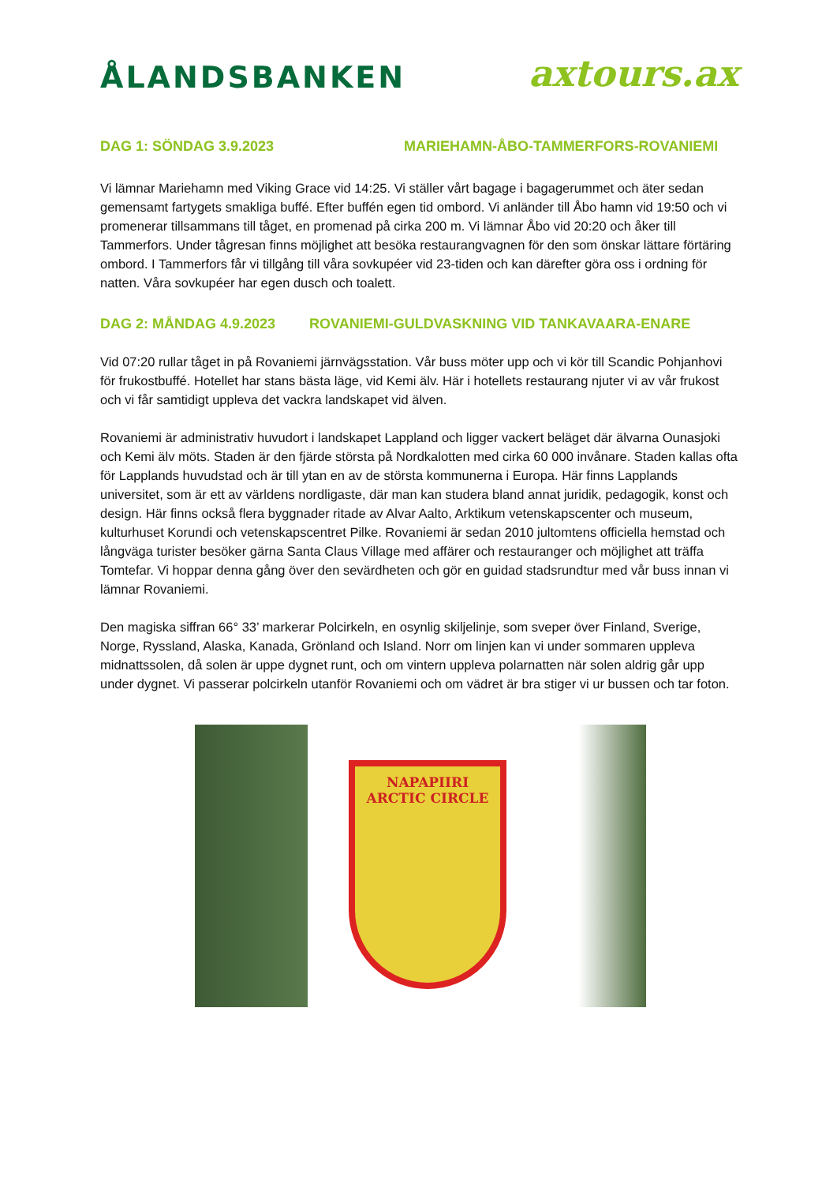ÅLANDSBANKEN
axtours.ax
DAG 1: SÖNDAG 3.9.2023 MARIEHAMN-ÅBO-TAMMERFORS-ROVANIEMI
Vi lämnar Mariehamn med Viking Grace vid 14:25. Vi ställer vårt bagage i bagagerummet och äter sedan gemensamt fartygets smakliga buffé. Efter buffén egen tid ombord. Vi anländer till Åbo hamn vid 19:50 och vi promenerar tillsammans till tåget, en promenad på cirka 200 m. Vi lämnar Åbo vid 20:20 och åker till Tammerfors. Under tågresan finns möjlighet att besöka restaurangvagnen för den som önskar lättare förtäring ombord. I Tammerfors får vi tillgång till våra sovkupéer vid 23-tiden och kan därefter göra oss i ordning för natten. Våra sovkupéer har egen dusch och toalett.
DAG 2: MÅNDAG 4.9.2023 ROVANIEMI-GULDVASKNING VID TANKAVAARA-ENARE
Vid 07:20 rullar tåget in på Rovaniemi järnvägsstation. Vår buss möter upp och vi kör till Scandic Pohjanhovi för frukostbuffé. Hotellet har stans bästa läge, vid Kemi älv. Här i hotellets restaurang njuter vi av vår frukost och vi får samtidigt uppleva det vackra landskapet vid älven.
Rovaniemi är administrativ huvudort i landskapet Lappland och ligger vackert beläget där älvarna Ounasjoki och Kemi älv möts. Staden är den fjärde största på Nordkalotten med cirka 60 000 invånare. Staden kallas ofta för Lapplands huvudstad och är till ytan en av de största kommunerna i Europa. Här finns Lapplands universitet, som är ett av världens nordligaste, där man kan studera bland annat juridik, pedagogik, konst och design. Här finns också flera byggnader ritade av Alvar Aalto, Arktikum vetenskapscenter och museum, kulturhuset Korundi och vetenskapscentret Pilke. Rovaniemi är sedan 2010 jultomtens officiella hemstad och långväga turister besöker gärna Santa Claus Village med affärer och restauranger och möjlighet att träffa Tomtefar. Vi hoppar denna gång över den sevärdheten och gör en guidad stadsrundtur med vår buss innan vi lämnar Rovaniemi.
Den magiska siffran 66° 33’ markerar Polcirkeln, en osynlig skiljelinje, som sveper över Finland, Sverige, Norge, Ryssland, Alaska, Kanada, Grönland och Island. Norr om linjen kan vi under sommaren uppleva midnattssolen, då solen är uppe dygnet runt, och om vintern uppleva polarnatten när solen aldrig går upp under dygnet. Vi passerar polcirkeln utanför Rovaniemi och om vädret är bra stiger vi ur bussen och tar foton.
NAPAPIIRI
ARCTIC CIRCLE